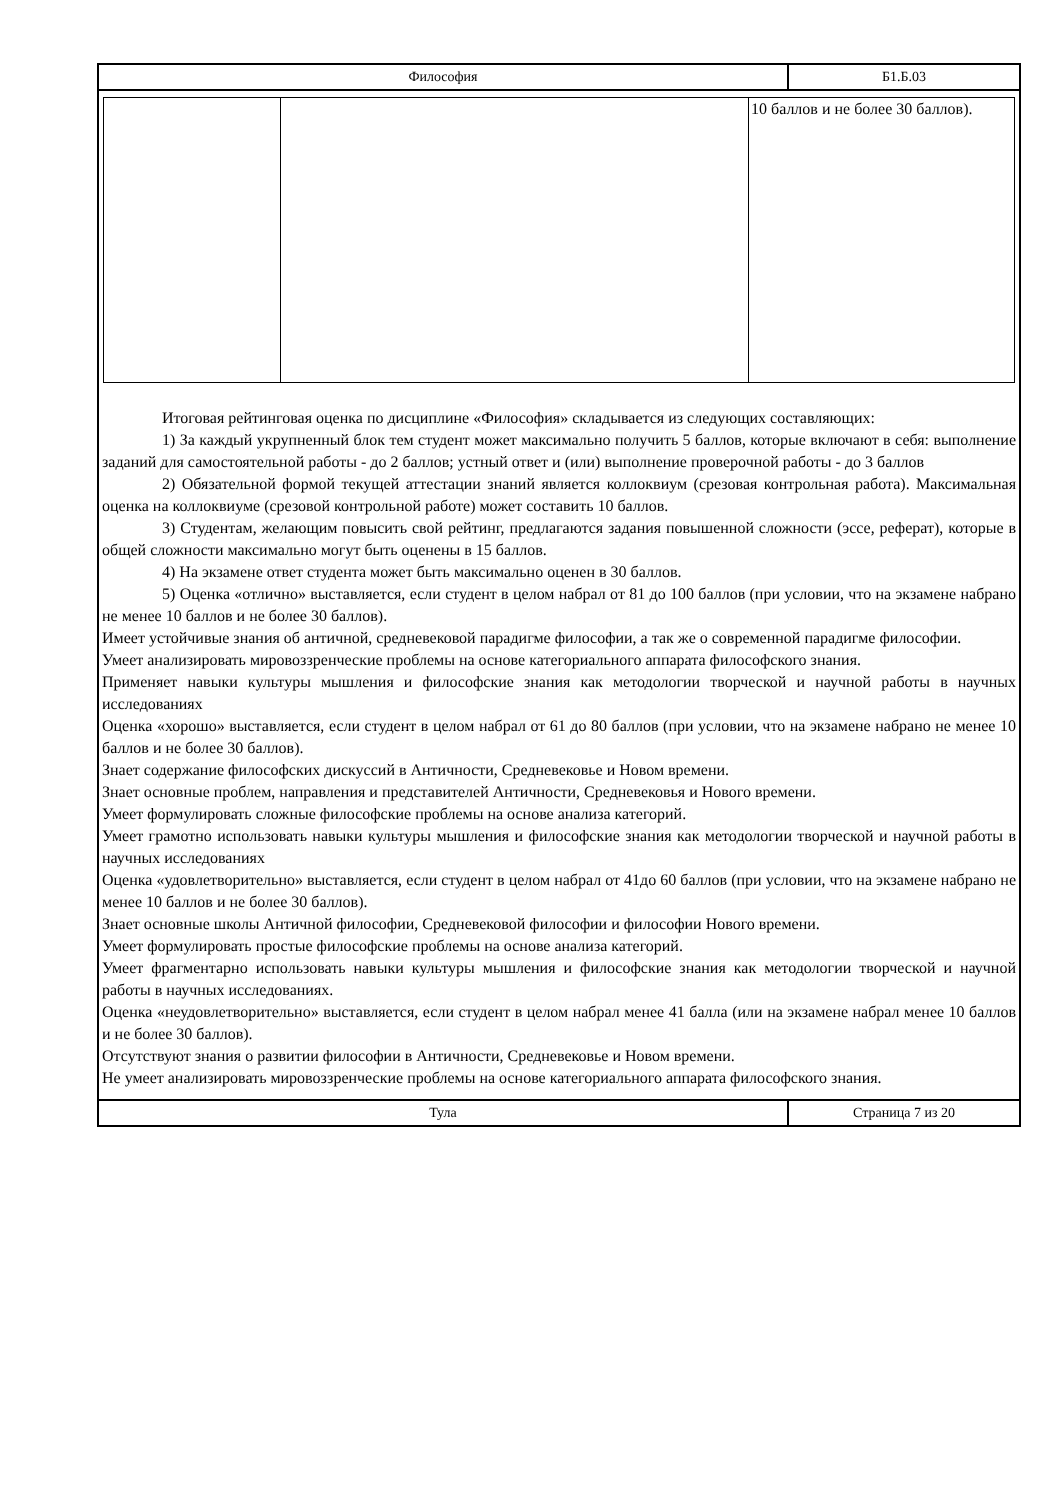| Философия | Б1.Б.03 |
| | | 10 баллов и не более 30 баллов). |
Итоговая рейтинговая оценка по дисциплине «Философия» складывается из следующих составляющих:
1) За каждый укрупненный блок тем студент может максимально получить 5 баллов, которые включают в себя: выполнение заданий для самостоятельной работы - до 2 баллов; устный ответ и (или) выполнение проверочной работы - до 3 баллов
2) Обязательной формой текущей аттестации знаний является коллоквиум (срезовая контрольная работа). Максимальная оценка на коллоквиуме (срезовой контрольной работе) может составить 10 баллов.
3) Студентам, желающим повысить свой рейтинг, предлагаются задания повышенной сложности (эссе, реферат), которые в общей сложности максимально могут быть оценены в 15 баллов.
4) На экзамене ответ студента может быть максимально оценен в 30 баллов.
5) Оценка «отлично» выставляется, если студент в целом набрал от 81 до 100 баллов (при условии, что на экзамене набрано не менее 10 баллов и не более 30 баллов).
Имеет устойчивые знания об античной, средневековой парадигме философии, а так же о современной парадигме философии.
Умеет анализировать мировоззренческие проблемы на основе категориального аппарата философского знания.
Применяет навыки культуры мышления и философские знания как методологии творческой и научной работы в научных исследованиях
Оценка «хорошо» выставляется, если студент в целом набрал от 61 до 80 баллов (при условии, что на экзамене набрано не менее 10 баллов и не более 30 баллов).
Знает содержание философских дискуссий в Античности, Средневековье и Новом времени.
Знает основные проблем, направления и представителей Античности, Средневековья и Нового времени.
Умеет формулировать сложные философские проблемы на основе анализа категорий.
Умеет грамотно использовать навыки культуры мышления и философские знания как методологии творческой и научной работы в научных исследованиях
Оценка «удовлетворительно» выставляется, если студент в целом набрал от 41до 60 баллов (при условии, что на экзамене набрано не менее 10 баллов и не более 30 баллов).
Знает основные школы Античной философии, Средневековой философии и философии Нового времени.
Умеет формулировать простые философские проблемы на основе анализа категорий.
Умеет фрагментарно использовать навыки культуры мышления и философские знания как методологии творческой и научной работы в научных исследованиях.
Оценка «неудовлетворительно» выставляется, если студент в целом набрал менее 41 балла (или на экзамене набрал менее 10 баллов и не более 30 баллов).
Отсутствуют знания о развитии философии в Античности, Средневековье и Новом времени.
Не умеет анализировать мировоззренческие проблемы на основе категориального аппарата философского знания.
| Тула | Страница 7 из 20 |